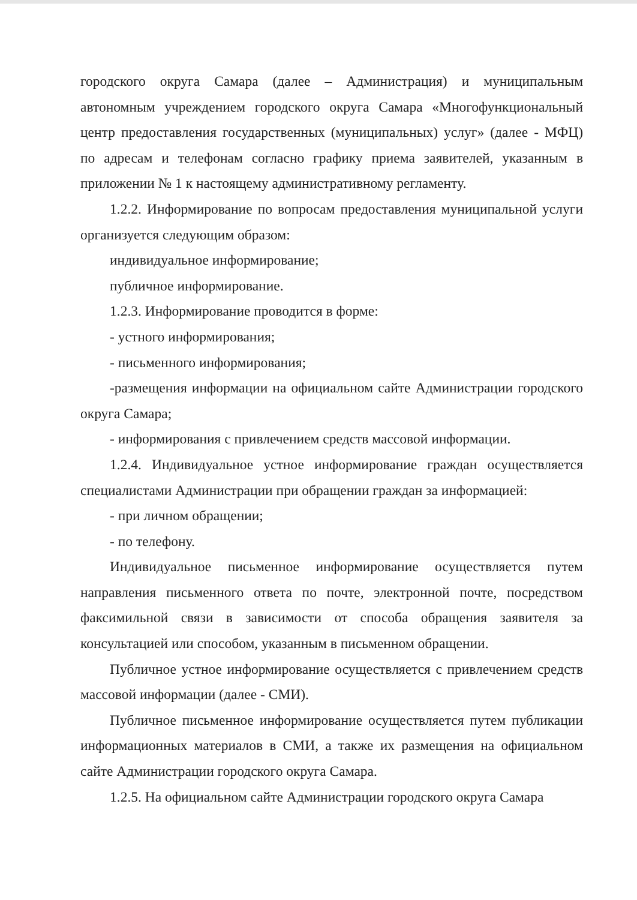городского округа Самара (далее – Администрация) и муниципальным автономным учреждением городского округа Самара «Многофункциональный центр предоставления государственных (муниципальных) услуг» (далее - МФЦ) по адресам и телефонам согласно графику приема заявителей, указанным в приложении № 1 к настоящему административному регламенту.
1.2.2. Информирование по вопросам предоставления муниципальной услуги организуется следующим образом:
индивидуальное информирование;
публичное информирование.
1.2.3. Информирование проводится в форме:
- устного информирования;
- письменного информирования;
-размещения информации на официальном сайте Администрации городского округа Самара;
- информирования с привлечением средств массовой информации.
1.2.4. Индивидуальное устное информирование граждан осуществляется специалистами Администрации при обращении граждан за информацией:
- при личном обращении;
- по телефону.
Индивидуальное письменное информирование осуществляется путем направления письменного ответа по почте, электронной почте, посредством факсимильной связи в зависимости от способа обращения заявителя за консультацией или способом, указанным в письменном обращении.
Публичное устное информирование осуществляется с привлечением средств массовой информации (далее - СМИ).
Публичное письменное информирование осуществляется путем публикации информационных материалов в СМИ, а также их размещения на официальном сайте Администрации городского округа Самара.
1.2.5. На официальном сайте Администрации городского округа Самара